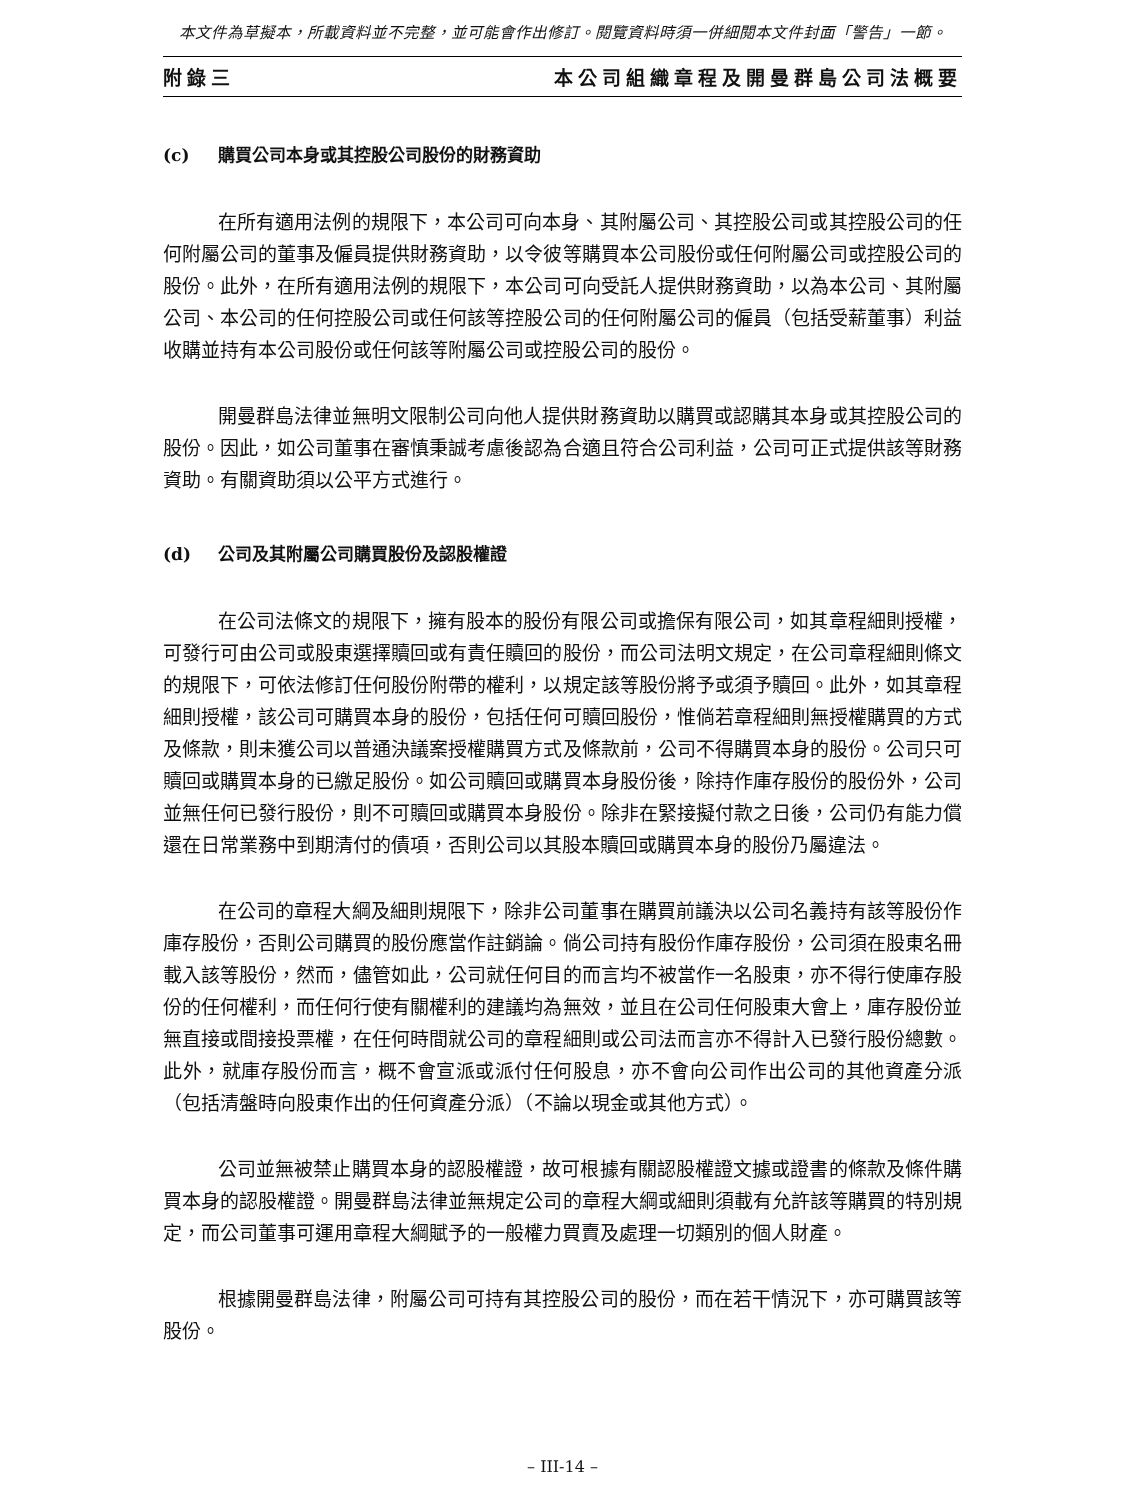本文件為草擬本，所載資料並不完整，並可能會作出修訂。閱覽資料時須一併細閱本文件封面「警告」一節。
附錄三 本公司組織章程及開曼群島公司法概要
(c) 購買公司本身或其控股公司股份的財務資助
在所有適用法例的規限下，本公司可向本身、其附屬公司、其控股公司或其控股公司的任何附屬公司的董事及僱員提供財務資助，以令彼等購買本公司股份或任何附屬公司或控股公司的股份。此外，在所有適用法例的規限下，本公司可向受託人提供財務資助，以為本公司、其附屬公司、本公司的任何控股公司或任何該等控股公司的任何附屬公司的僱員（包括受薪董事）利益收購並持有本公司股份或任何該等附屬公司或控股公司的股份。
開曼群島法律並無明文限制公司向他人提供財務資助以購買或認購其本身或其控股公司的股份。因此，如公司董事在審慎秉誠考慮後認為合適且符合公司利益，公司可正式提供該等財務資助。有關資助須以公平方式進行。
(d) 公司及其附屬公司購買股份及認股權證
在公司法條文的規限下，擁有股本的股份有限公司或擔保有限公司，如其章程細則授權，可發行可由公司或股東選擇贖回或有責任贖回的股份，而公司法明文規定，在公司章程細則條文的規限下，可依法修訂任何股份附帶的權利，以規定該等股份將予或須予贖回。此外，如其章程細則授權，該公司可購買本身的股份，包括任何可贖回股份，惟倘若章程細則無授權購買的方式及條款，則未獲公司以普通決議案授權購買方式及條款前，公司不得購買本身的股份。公司只可贖回或購買本身的已繳足股份。如公司贖回或購買本身股份後，除持作庫存股份的股份外，公司並無任何已發行股份，則不可贖回或購買本身股份。除非在緊接擬付款之日後，公司仍有能力償還在日常業務中到期清付的債項，否則公司以其股本贖回或購買本身的股份乃屬違法。
在公司的章程大綱及細則規限下，除非公司董事在購買前議決以公司名義持有該等股份作庫存股份，否則公司購買的股份應當作註銷論。倘公司持有股份作庫存股份，公司須在股東名冊載入該等股份，然而，儘管如此，公司就任何目的而言均不被當作一名股東，亦不得行使庫存股份的任何權利，而任何行使有關權利的建議均為無效，並且在公司任何股東大會上，庫存股份並無直接或間接投票權，在任何時間就公司的章程細則或公司法而言亦不得計入已發行股份總數。此外，就庫存股份而言，概不會宣派或派付任何股息，亦不會向公司作出公司的其他資產分派（包括清盤時向股東作出的任何資產分派）（不論以現金或其他方式）。
公司並無被禁止購買本身的認股權證，故可根據有關認股權證文據或證書的條款及條件購買本身的認股權證。開曼群島法律並無規定公司的章程大綱或細則須載有允許該等購買的特別規定，而公司董事可運用章程大綱賦予的一般權力買賣及處理一切類別的個人財產。
根據開曼群島法律，附屬公司可持有其控股公司的股份，而在若干情況下，亦可購買該等股份。
– III-14 –